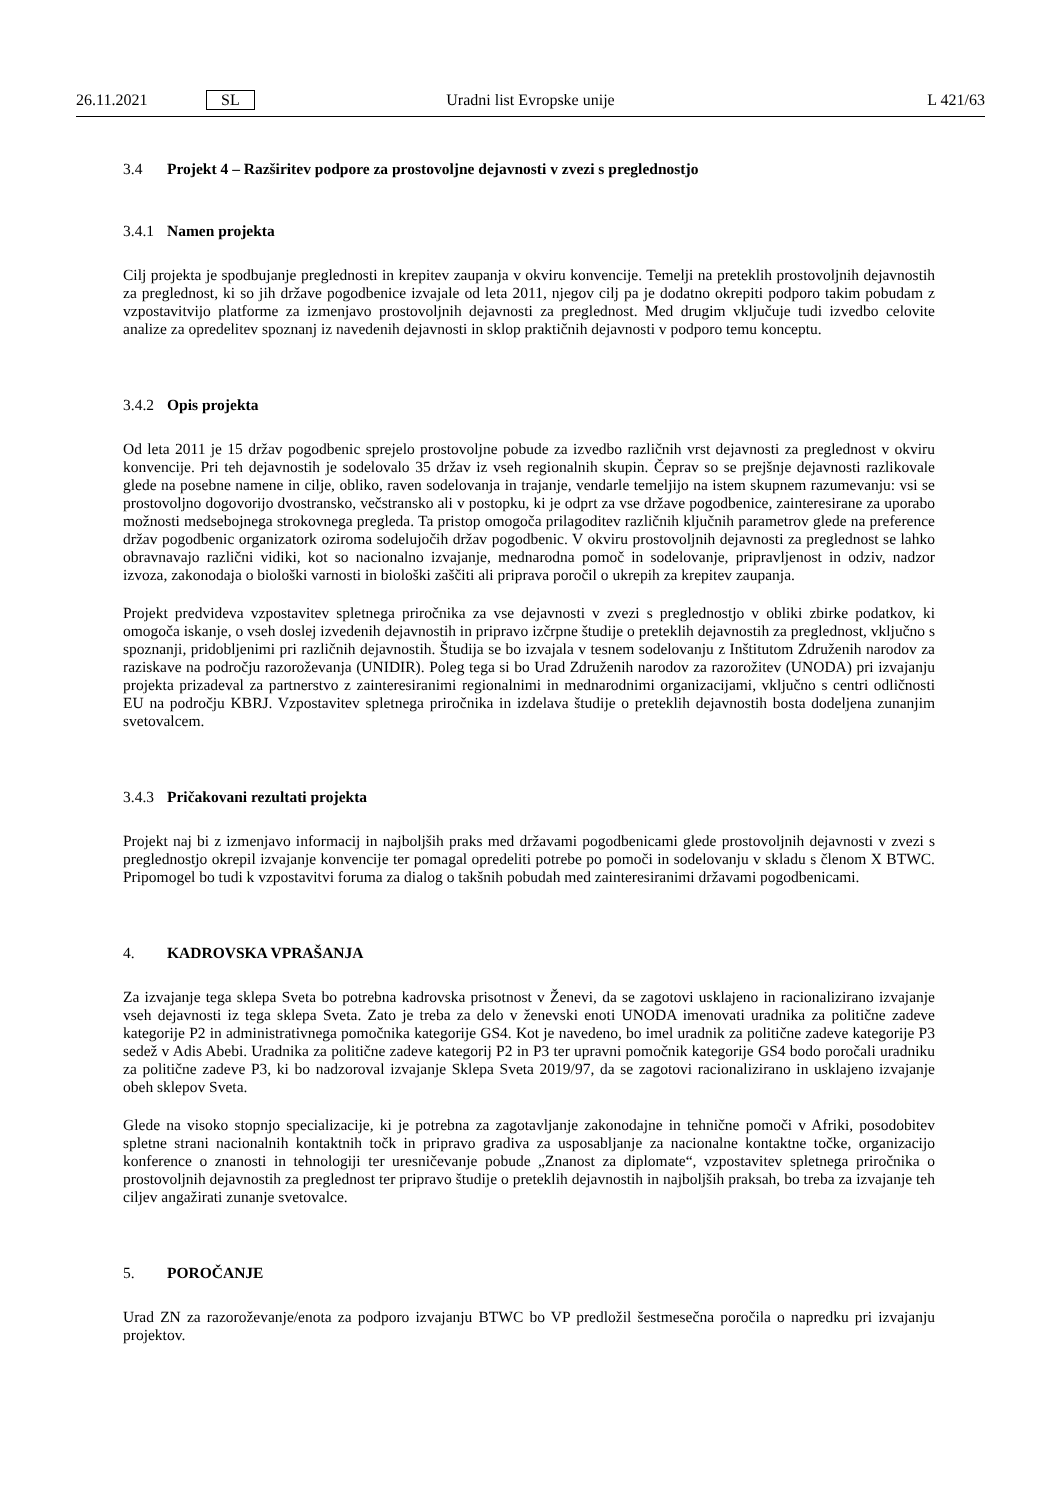26.11.2021 SL Uradni list Evropske unije L 421/63
3.4 Projekt 4 – Razširitev podpore za prostovoljne dejavnosti v zvezi s preglednostjo
3.4.1 Namen projekta
Cilj projekta je spodbujanje preglednosti in krepitev zaupanja v okviru konvencije. Temelji na preteklih prostovoljnih dejavnostih za preglednost, ki so jih države pogodbenice izvajale od leta 2011, njegov cilj pa je dodatno okrepiti podporo takim pobudam z vzpostavitvijo platforme za izmenjavo prostovoljnih dejavnosti za preglednost. Med drugim vključuje tudi izvedbo celovite analize za opredelitev spoznanj iz navedenih dejavnosti in sklop praktičnih dejavnosti v podporo temu konceptu.
3.4.2 Opis projekta
Od leta 2011 je 15 držav pogodbenic sprejelo prostovoljne pobude za izvedbo različnih vrst dejavnosti za preglednost v okviru konvencije. Pri teh dejavnostih je sodelovalo 35 držav iz vseh regionalnih skupin. Čeprav so se prejšnje dejavnosti razlikovale glede na posebne namene in cilje, obliko, raven sodelovanja in trajanje, vendarle temeljijo na istem skupnem razumevanju: vsi se prostovoljno dogovorijo dvostransko, večstransko ali v postopku, ki je odprt za vse države pogodbenice, zainteresirane za uporabo možnosti medsebojnega strokovnega pregleda. Ta pristop omogoča prilagoditev različnih ključnih parametrov glede na preference držav pogodbenic organizatork oziroma sodelujočih držav pogodbenic. V okviru prostovoljnih dejavnosti za preglednost se lahko obravnavajo različni vidiki, kot so nacionalno izvajanje, mednarodna pomoč in sodelovanje, pripravljenost in odziv, nadzor izvoza, zakonodaja o biološki varnosti in biološki zaščiti ali priprava poročil o ukrepih za krepitev zaupanja.
Projekt predvideva vzpostavitev spletnega priročnika za vse dejavnosti v zvezi s preglednostjo v obliki zbirke podatkov, ki omogoča iskanje, o vseh doslej izvedenih dejavnostih in pripravo izčrpne študije o preteklih dejavnostih za preglednost, vključno s spoznanji, pridobljenimi pri različnih dejavnostih. Študija se bo izvajala v tesnem sodelovanju z Inštitutom Združenih narodov za raziskave na področju razoroževanja (UNIDIR). Poleg tega si bo Urad Združenih narodov za razorožitev (UNODA) pri izvajanju projekta prizadeval za partnerstvo z zainteresiranimi regionalnimi in mednarodnimi organizacijami, vključno s centri odličnosti EU na področju KBRJ. Vzpostavitev spletnega priročnika in izdelava študije o preteklih dejavnostih bosta dodeljena zunanjim svetovalcem.
3.4.3 Pričakovani rezultati projekta
Projekt naj bi z izmenjavo informacij in najboljših praks med državami pogodbenicami glede prostovoljnih dejavnosti v zvezi s preglednostjo okrepil izvajanje konvencije ter pomagal opredeliti potrebe po pomoči in sodelovanju v skladu s členom X BTWC. Pripomogel bo tudi k vzpostavitvi foruma za dialog o takšnih pobudah med zainteresiranimi državami pogodbenicami.
4. KADROVSKA VPRAŠANJA
Za izvajanje tega sklepa Sveta bo potrebna kadrovska prisotnost v Ženevi, da se zagotovi usklajeno in racionalizirano izvajanje vseh dejavnosti iz tega sklepa Sveta. Zato je treba za delo v ženevski enoti UNODA imenovati uradnika za politične zadeve kategorije P2 in administrativnega pomočnika kategorije GS4. Kot je navedeno, bo imel uradnik za politične zadeve kategorije P3 sedež v Adis Abebi. Uradnika za politične zadeve kategorij P2 in P3 ter upravni pomočnik kategorije GS4 bodo poročali uradniku za politične zadeve P3, ki bo nadzoroval izvajanje Sklepa Sveta 2019/97, da se zagotovi racionalizirano in usklajeno izvajanje obeh sklepov Sveta.
Glede na visoko stopnjo specializacije, ki je potrebna za zagotavljanje zakonodajne in tehnične pomoči v Afriki, posodobitev spletne strani nacionalnih kontaktnih točk in pripravo gradiva za usposabljanje za nacionalne kontaktne točke, organizacijo konference o znanosti in tehnologiji ter uresničevanje pobude „Znanost za diplomate“, vzpostavitev spletnega priročnika o prostovoljnih dejavnostih za preglednost ter pripravo študije o preteklih dejavnostih in najboljših praksah, bo treba za izvajanje teh ciljev angažirati zunanje svetovalce.
5. POROČANJE
Urad ZN za razoroževanje/enota za podporo izvajanju BTWC bo VP predložil šestmesečna poročila o napredku pri izvajanju projektov.